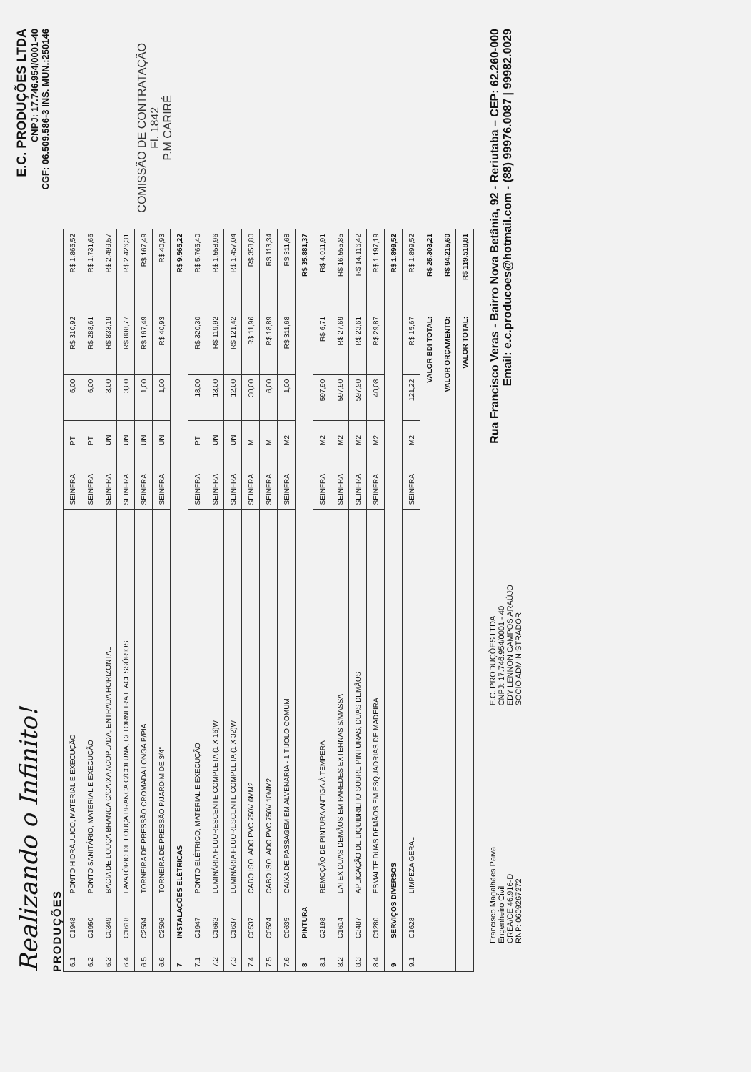Realizando o Infinito!
E.C. PRODUÇÕES LTDA
CNPJ: 17.746.954/0001-40
CGF: 06.509.586-3 INS. MUN.:250146
PRODUÇÕES
| 6.1 | C1948 | PONTO HIDRÁULICO, MATERIAL E EXECUÇÃO | SEINFRA | PT | 6,00 | R$ 310,92 | R$ 1.865,52 |
| 6.2 | C1950 | PONTO SANITÁRIO, MATERIAL E EXECUÇÃO | SEINFRA | PT | 6,00 | R$ 288,61 | R$ 1.731,66 |
| 6.3 | C0349 | BACIA DE LOUÇA BRANCA C/CAIXA ACOPLADA, ENTRADA HORIZONTAL | SEINFRA | UN | 3,00 | R$ 833,19 | R$ 2.499,57 |
| 6.4 | C1618 | LAVATÓRIO DE LOUÇA BRANCA C/COLUNA, C/ TORNEIRA E ACESSÓRIOS | SEINFRA | UN | 3,00 | R$ 808,77 | R$ 2.426,31 |
| 6.5 | C2504 | TORNEIRA DE PRESSÃO CROMADA LONGA P/PIA | SEINFRA | UN | 1,00 | R$ 167,49 | R$ 167,49 |
| 6.6 | C2506 | TORNEIRA DE PRESSÃO P/JARDIM DE 3/4" | SEINFRA | UN | 1,00 | R$ 40,93 | R$ 40,93 |
| 7 | INSTALAÇÕES ELÉTRICAS | | | | | | R$ 9.565,22 |
| 7.1 | C1947 | PONTO ELÉTRICO, MATERIAL E EXECUÇÃO | SEINFRA | PT | 18,00 | R$ 320,30 | R$ 5.765,40 |
| 7.2 | C1662 | LUMINÁRIA FLUORESCENTE COMPLETA (1 X 16)W | SEINFRA | UN | 13,00 | R$ 119,92 | R$ 1.558,96 |
| 7.3 | C1637 | LUMINÁRIA FLUORESCENTE COMPLETA (1 X 32)W | SEINFRA | UN | 12,00 | R$ 121,42 | R$ 1.457,04 |
| 7.4 | C0537 | CABO ISOLADO PVC 750V 6MM2 | SEINFRA | M | 30,00 | R$ 11,96 | R$ 358,80 |
| 7.5 | C0524 | CABO ISOLADO PVC 750V 10MM2 | SEINFRA | M | 6,00 | R$ 18,89 | R$ 113,34 |
| 7.6 | C0635 | CAIXA DE PASSAGEM EM ALVENARIA - 1 TIJOLO COMUM | SEINFRA | M2 | 1,00 | R$ 311,68 | R$ 311,68 |
| 8 | PINTURA | | | | | | R$ 35.881,37 |
| 8.1 | C2198 | REMOÇÃO DE PINTURA ANTIGA À TEMPERA | SEINFRA | M2 | 597,90 | R$ 6,71 | R$ 4.011,91 |
| 8.2 | C1614 | LATEX DUAS DEMÃOS EM PAREDES EXTERNAS S/MASSA | SEINFRA | M2 | 597,90 | R$ 27,69 | R$ 16.555,85 |
| 8.3 | C3487 | APLICAÇÃO DE LIQUIBRILHO SOBRE PINTURAS, DUAS DEMÃOS | SEINFRA | M2 | 597,90 | R$ 23,61 | R$ 14.116,42 |
| 8.4 | C1280 | ESMALTE DUAS DEMÃOS EM ESQUADRIAS DE MADEIRA | SEINFRA | M2 | 40,08 | R$ 29,87 | R$ 1.197,19 |
| 9 | SERVIÇOS DIVERSOS | | | | | | R$ 1.899,52 |
| 9.1 | C1628 | LIMPEZA GERAL | SEINFRA | M2 | 121,22 | R$ 15,67 | R$ 1.899,52 |
| VALOR BDI TOTAL: | | | | | | | R$ 25.303,21 |
| VALOR ORÇAMENTO: | | | | | | | R$ 94.215,60 |
| VALOR TOTAL: | | | | | | | R$ 119.518,81 |
COMISSÃO DE CONTRATAÇÃO
Fl. 1842
P.M CARIRÉ
Francisco Magalhães Paiva
Engenheiro Civil
CREA/CE 46.916-D
RNP: 0609267272
E.C. PRODUÇÕES LTDA
CNPJ: 17.746.954/0001 - 40
EDY LENNON CAMPOS ARAÚJO
SOCIO ADMINISTRADOR
Rua Francisco Veras - Bairro Nova Betânia, 92 - Reriutaba – CEP: 62.260-000
Email: e.c.producoes@hotmail.com - (88) 99976.0087 | 99982.0029